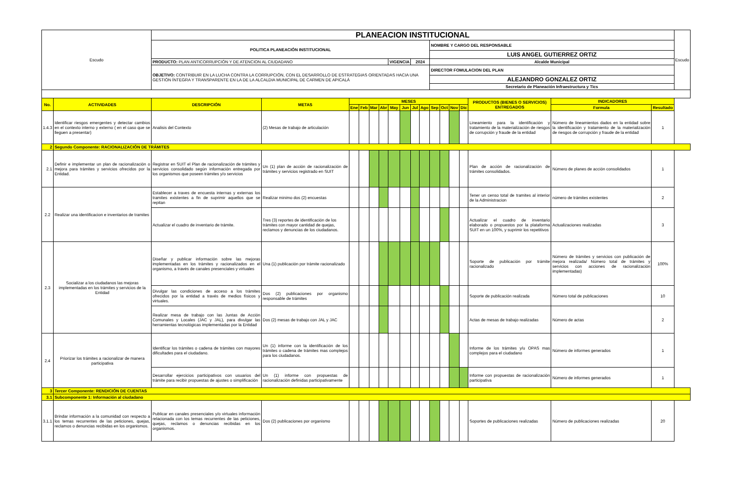| Escudo | | PLANEACION INSTITUCIONAL | | | | | | | | | | | | | | | | | Escudo |
| | | POLITICA PLANEACIÓN INSTITUCIONAL | | | | | | | | | | NOMBRE Y CARGO DEL RESPONSABLE | | | | | | | |
| | | | | | | | | | | | | LUIS ANGEL GUTIERREZ ORTIZ | | | | | | | |
| | | PRODUCTO: PLAN ANTICORRUPCIÓN Y DE ATENCION AL CIUDADANO | | | | | | VIGENCIA | | 2024 | | Alcalde Municipal | | | | | | | |
| | | OBJETIVO: CONTRIBUIR EN LA LUCHA CONTRA LA CORRUPCIÓN, CON EL DESARROLLO DE ESTRATEGIAS ORIENTADAS HACIA UNA GESTIÓN ÍNTEGRA Y TRANSPARENTE EN LA DE LA ALCALDIA MUNICIPAL DE CARMEN DE APICALÁ | | | | | | | | | | DIRECTOR FOMULACION DEL PLAN | | | | | | | |
| | | | | | | | | | | | | ALEJANDRO GONZALEZ ORTIZ | | | | | | | |
| | | | | | | | | | | | | Secretario de Planeación Infraestructura y Tics | | | | | | | |
| No. | ACTIVIDADES | DESCRIPCIÓN | METAS | MESES | | | | | | | | | | | | PRODUCTOS (BIENES O SERVICIOS) ENTREGADOS | INDICADORES | | |
| | | | | Ene | Feb | Mar | Abr | May | Jun | Jul | Ago | Sep | Oct | Nov | Dic | | Formula | Resultado | |
| 1.4.3 | Identificar riesgos emergentes y detectar cambios en el contexto interno y externo ( en el caso que se lleguen a presentar) | Analisis del Contexto | (2) Mesas de trabajo de articulación | | | | | | | | | | | | | Lineamiento para la identificación y tratamiento de la materialización de riesgos de corrupción y fraude de la entidad | Número de lineamientos dados en la entidad sobre la identificación y tratamiento de la materialización de riesgos de corrupción y fraude de la entidad | 1 | |
| 2 | Segundo Componente: RACIONALIZACIÓN DE TRÁMITES | | | | | | | | | | | | | | | | | | |
| 2.1 | Definir e implementar un plan de racionalización o mejora para trámites y servicios ofrecidos por la Entidad. | Registrar en SUIT el Plan de racionalización de trámites y servicios consolidado según información entregada por los organismos que poseen trámites y/o servicios | Un (1) plan de acción de racionalización de trámites y servicios registrado en SUIT | | | | | | | | | | | | | Plan de acción de racionalización de trámites consolidados. | Número de planes de acción consolidados | 1 | |
| 2.2 | Realizar una identificacion e inventarios de tramites | Establecer a traves de encuesta internas y externas los tramites existentes a fin de suprimir aquellos que se repitan | Realizar minimo dos (2) encuestas | | | | | | | | | | | | | Tener un censo total de tramites al interior de la Administracion | número de trámites existentes | 2 | |
| | | Actualizar el cuadro de inventario de trámite. | Tres (3) reportes de identificación de los trámites con mayor cantidad de quejas, reclamos y denuncias de los ciudadanos. | | | | | | | | | | | | | Actualizar el cuadro de inventario elaborado o propuestos por la plataforma SUIT en un 100%, y suprimir los repetitivos | Actualizaciones realizadas | 3 | |
| 2.3 | Socializar a los ciudadanos las mejoras implementadas en los trámites y servicios de la Entidad | Diseñar y publicar información sobre las mejoras implementadas en los trámites y racionalizados en el organismo, a través de canales presenciales y virtuales | Una (1) publicación por trámite racionalizado | | | | | | | | | | | | | Soporte de publicación por trámite racionalizado | Número de trámites y servicios con publicación de mejora realizada/ Número total de trámites y servicios con acciones de racionalización implementadas) | 100% | |
| | | Divulgar las condiciones de acceso a los trámites ofrecidos por la entidad a través de medios físicos y virtuales. | Dos (2) publicaciones por organismo responsable de trámites | | | | | | | | | | | | | Soporte de publicación realizada | Número total de publicaciones | 10 | |
| | | Realizar mesa de trabajo con las Juntas de Acción Comunales y Locales (JAC y JAL), para divulgar las herramientas tecnológicas implementadas por la Entidad | Dos (2) mesas de trabajo con JAL y JAC | | | | | | | | | | | | | Actas de mesas de trabajo realizadas | Número de actas | 2 | |
| 2.4 | Priorizar los trámites a racionalizar de manera participativa | Identificar los trámites o cadena de trámites con mayores dificultades para el ciudadano. | Un (1) informe con la identificación de los trámites o cadena de trámites mas complejos para los ciudadanos. | | | | | | | | | | | | | Informe de los trámites y/u OPAS mas complejos para el ciudadano | Número de informes generados | 1 | |
| | | Desarrollar ejercicios participativos con usuarios del trámite para recibir propuestas de ajustes o simplificación | Un (1) informe con propuestas de racionalización definidas participativamente | | | | | | | | | | | | | Informe con propuestas de racionalización participativa | Número de informes generados | 1 | |
| 3 | Tercer Componente: RENDICIÓN DE CUENTAS | | | | | | | | | | | | | | | | | | |
| 3.1 | Subcomponente 1: Información al ciudadano | | | | | | | | | | | | | | | | | | |
| 3.1.1 | Brindar información a la comunidad con respecto a los temas recurrentes de las peticiones, quejas, reclamos o denuncias recibidas en los organismos. | Publicar en canales presenciales y/o virtuales información relacionada con los temas recurrentes de las peticiones, quejas, reclamos o denuncias recibidas en los organismos. | Dos (2) publicaciones por organismo | | | | | | | | | | | | | Soportes de publicaciones realizadas | Número de publicaciones realizadas | 20 | |